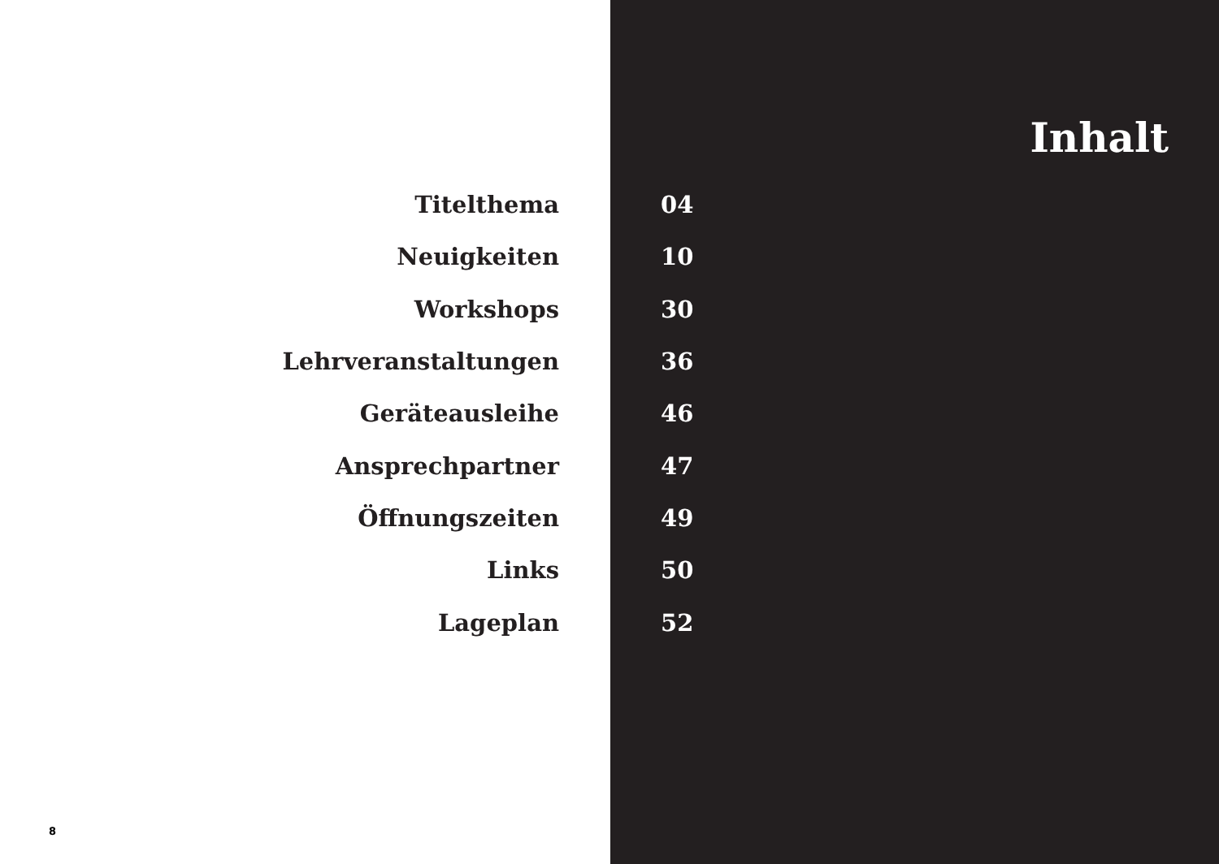Inhalt
| Titelthema | | 04 |
| Neuigkeiten | | 10 |
| Workshops | | 30 |
| Lehrveranstaltungen | | 36 |
| Geräteausleihe | | 46 |
| Ansprechpartner | | 47 |
| Öffnungszeiten | | 49 |
| Links | | 50 |
| Lageplan | | 52 |
8